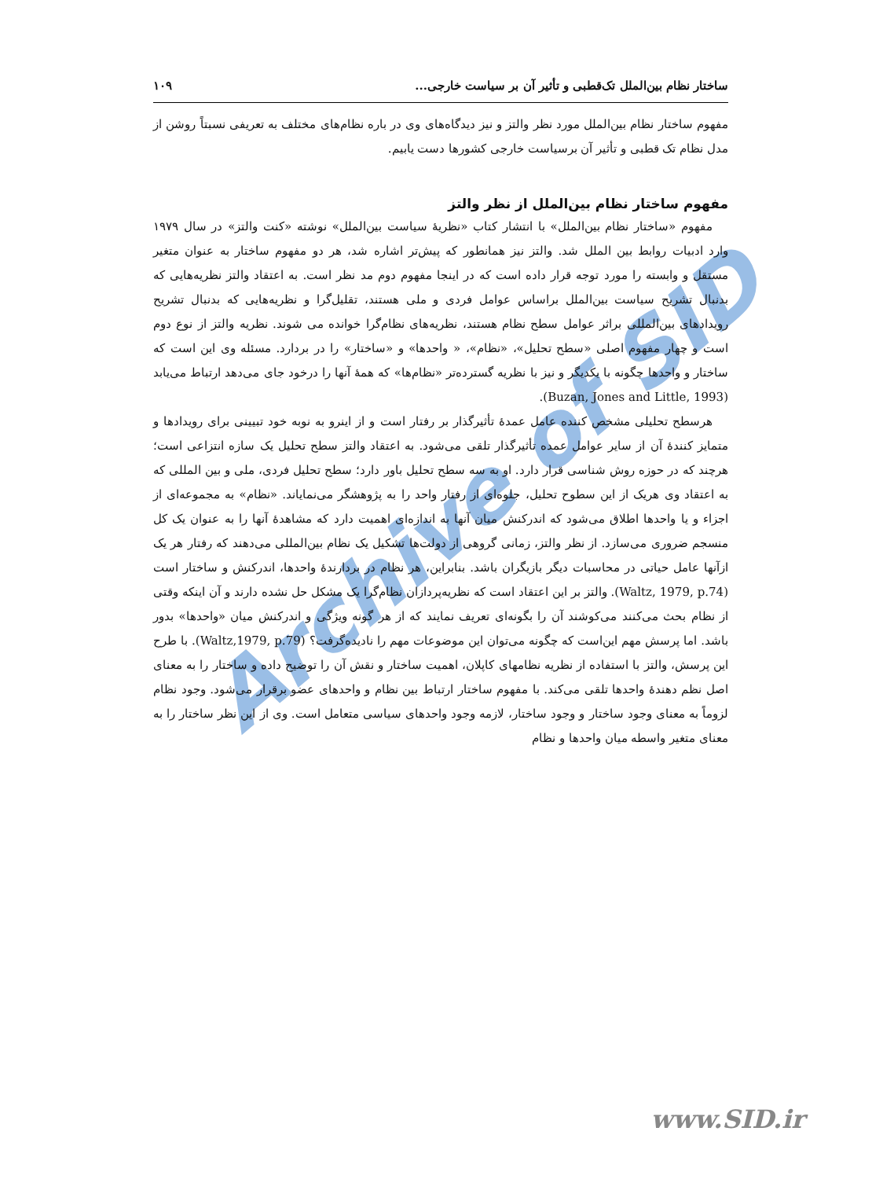Archive of SID
ساختار نظام بین‌الملل تک‌قطبی و تأثیر آن بر سیاست خارجی... ۱۰۹
مفهوم ساختار نظام بین‌الملل مورد نظر والتز و نیز دیدگاه‌های وی در باره نظام‌های مختلف به تعریفی نسبتاً روشن از مدل نظام تک قطبی و تأثیر آن برسیاست خارجی کشورها دست یابیم.
مفهوم ساختار نظام بین‌الملل از نظر والتز
مفهوم «ساختار نظام بین‌الملل» با انتشار کتاب «نظریهٔ سیاست بین‌الملل» نوشته «کنت والتز» در سال ۱۹۷۹ وارد ادبیات روابط بین الملل شد. والتز نیز همانطور که پیش‌تر اشاره شد، هر دو مفهوم ساختار به عنوان متغیر مستقل و وابسته را مورد توجه قرار داده است که در اینجا مفهوم دوم مد نظر است. به اعتقاد والتز نظریه‌هایی که بدنبال تشریح سیاست بین‌الملل براساس عوامل فردی و ملی هستند، تقلیل‌گرا و نظریه‌هایی که بدنبال تشریح رویدادهای بین‌المللی براثر عوامل سطح نظام هستند، نظریه‌های نظام‌گرا خوانده می شوند. نظریه والتز از نوع دوم است و چهار مفهوم اصلی «سطح تحلیل»، «نظام»، « واحدها» و «ساختار» را در بردارد. مسئله وی این است که ساختار و واحدها چگونه با یکدیگر و نیز با نظریه گسترده‌تر «نظام‌ها» که همهٔ آنها را درخود جای می‌دهد ارتباط می‌یابد (Buzan, Jones and Little, 1993).
هرسطح تحلیلی مشخص کننده عامل عمدهٔ تأثیرگذار بر رفتار است و از اینرو به نوبه خود تبیینی برای رویدادها و متمایز کنندهٔ آن از سایر عوامل عمده تأثیرگذار تلقی می‌شود. به اعتقاد والتز سطح تحلیل یک سازه انتزاعی است؛ هرچند که در حوزه روش شناسی قرار دارد. او به سه سطح تحلیل باور دارد؛ سطح تحلیل فردی، ملی و بین المللی که به اعتقاد وی هریک از این سطوح تحلیل، جلوه‌ای از رفتار واحد را به پژوهشگر می‌نمایاند. «نظام» به مجموعه‌ای از اجزاء و یا واحدها اطلاق می‌شود که اندرکنش میان آنها به اندازه‌ای اهمیت دارد که مشاهدهٔ آنها را به عنوان یک کل منسجم ضروری می‌سازد. از نظر والتز، زمانی گروهی از دولت‌ها تشکیل یک نظام بین‌المللی می‌دهند که رفتار هر یک ازآنها عامل حیاتی در محاسبات دیگر بازیگران باشد. بنابراین، هر نظام در بردارندهٔ واحدها، اندرکنش و ساختار است (Waltz, 1979, p.74). والتز بر این اعتقاد است که نظریه‌پردازان نظام‌گرا یک مشکل حل نشده دارند و آن اینکه وقتی از نظام بحث می‌کنند می‌کوشند آن را بگونه‌ای تعریف نمایند که از هر گونه ویژگی و اندرکنش میان «واحدها» بدور باشد. اما پرسش مهم این‌است که چگونه می‌توان این موضوعات مهم را نادیده‌گرفت؟ (Waltz,1979, p.79). با طرح این پرسش، والتز با استفاده از نظریه نظامهای کاپلان، اهمیت ساختار و نقش آن را توضیح داده و ساختار را به معنای اصل نظم دهندهٔ واحدها تلقی می‌کند. با مفهوم ساختار ارتباط بین نظام و واحدهای عضو برقرار می‌شود. وجود نظام لزوماً به معنای وجود ساختار و وجود ساختار، لازمه وجود واحدهای سیاسی متعامل است. وی از این نظر ساختار را به معنای متغیر واسطه میان واحدها و نظام
www.SID.ir